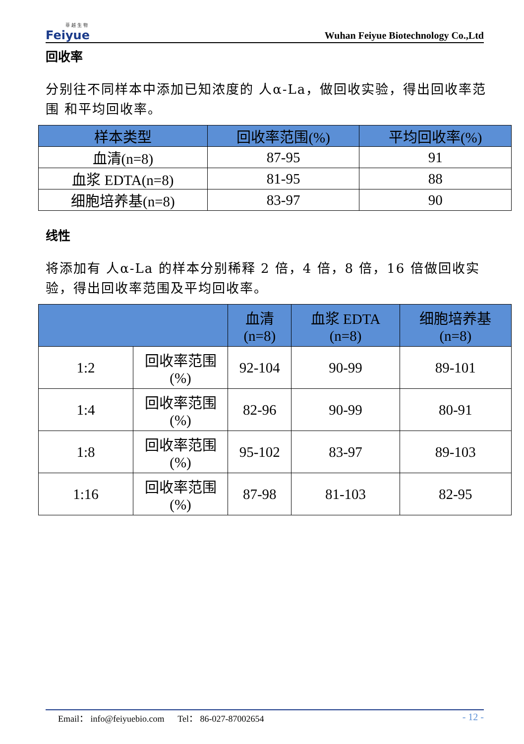菲 越 生 物
Feiyue
Wuhan Feiyue Biotechnology Co.,Ltd
回收率
分别往不同样本中添加已知浓度的 人α-La，做回收实验，得出回收率范围 和平均回收率。
| 样本类型 | 回收率范围(%) | 平均回收率(%) |
| --- | --- | --- |
| 血清(n=8) | 87-95 | 91 |
| 血浆 EDTA(n=8) | 81-95 | 88 |
| 细胞培养基(n=8) | 83-97 | 90 |
线性
将添加有 人α-La 的样本分别稀释 2 倍，4 倍，8 倍，16 倍做回收实 验，得出回收率范围及平均回收率。
| | | 血清 (n=8) | 血浆 EDTA (n=8) | 细胞培养基 (n=8) |
| --- | --- | --- | --- | --- |
| 1:2 | 回收率范围 (%) | 92-104 | 90-99 | 89-101 |
| 1:4 | 回收率范围 (%) | 82-96 | 90-99 | 80-91 |
| 1:8 | 回收率范围 (%) | 95-102 | 83-97 | 89-103 |
| 1:16 | 回收率范围 (%) | 87-98 | 81-103 | 82-95 |
Email： info@feiyuebio.com Tel： 86-027-87002654 - 12 -